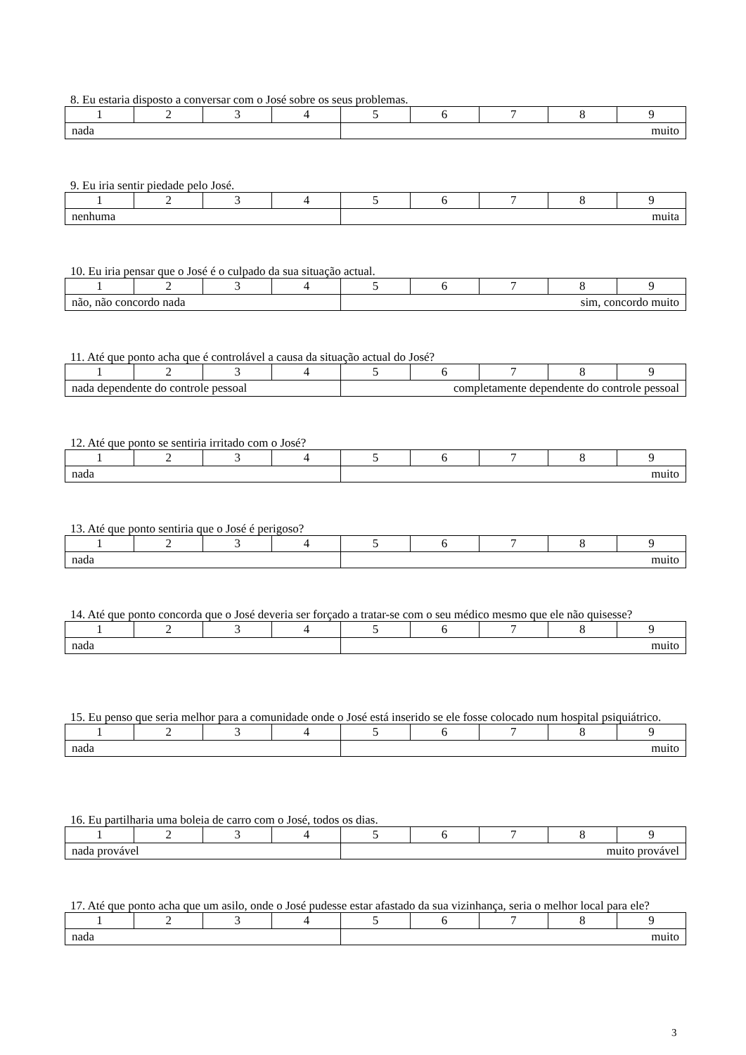8. Eu estaria disposto a conversar com o José sobre os seus problemas.
| 1 | 2 | 3 | 4 | 5 | 6 | 7 | 8 | 9 |
| nada | | | | muito | | | | |
9. Eu iria sentir piedade pelo José.
| 1 | 2 | 3 | 4 | 5 | 6 | 7 | 8 | 9 |
| nenhuma | | | | muita | | | | |
10. Eu iria pensar que o José é o culpado da sua situação actual.
| 1 | 2 | 3 | 4 | 5 | 6 | 7 | 8 | 9 |
| não, não concordo nada | | | | sim, concordo muito | | | | |
11. Até que ponto acha que é controlável a causa da situação actual do José?
| 1 | 2 | 3 | 4 | 5 | 6 | 7 | 8 | 9 |
| nada dependente do controle pessoal | | | | completamente dependente do controle pessoal | | | | |
12. Até que ponto se sentiria irritado com o José?
| 1 | 2 | 3 | 4 | 5 | 6 | 7 | 8 | 9 |
| nada | | | | muito | | | | |
13. Até que ponto sentiria que o José é perigoso?
| 1 | 2 | 3 | 4 | 5 | 6 | 7 | 8 | 9 |
| nada | | | | muito | | | | |
14. Até que ponto concorda que o José deveria ser forçado a tratar-se com o seu médico mesmo que ele não quisesse?
| 1 | 2 | 3 | 4 | 5 | 6 | 7 | 8 | 9 |
| nada | | | | muito | | | | |
15. Eu penso que seria melhor para a comunidade onde o José está inserido se ele fosse colocado num hospital psiquiátrico.
| 1 | 2 | 3 | 4 | 5 | 6 | 7 | 8 | 9 |
| nada | | | | muito | | | | |
16. Eu partilharia uma boleia de carro com o José, todos os dias.
| 1 | 2 | 3 | 4 | 5 | 6 | 7 | 8 | 9 |
| nada provável | | | | muito provável | | | | |
17. Até que ponto acha que um asilo, onde o José pudesse estar afastado da sua vizinhança, seria o melhor local para ele?
| 1 | 2 | 3 | 4 | 5 | 6 | 7 | 8 | 9 |
| nada | | | | muito | | | | |
3